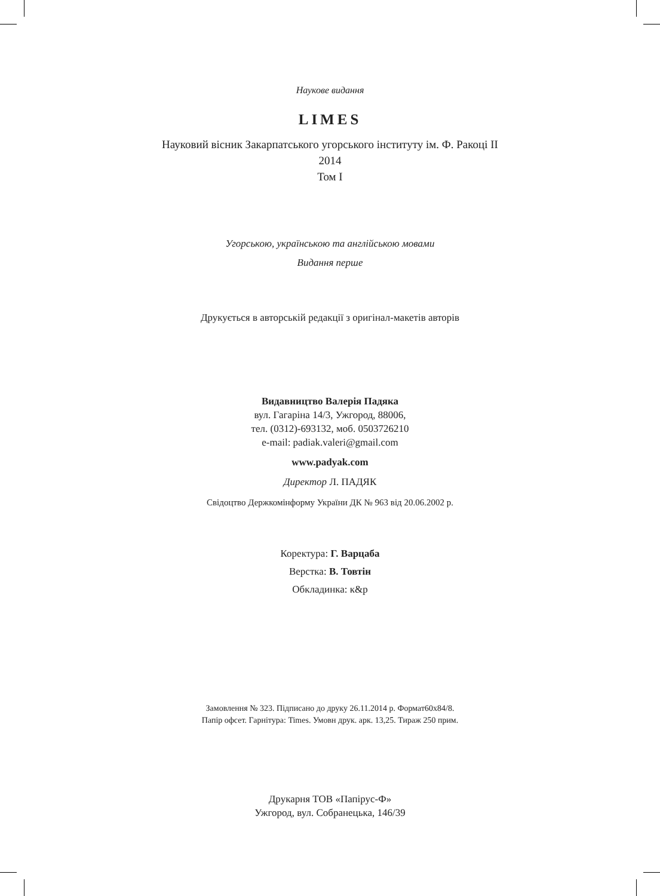Наукове видання
LIMES
Науковий вісник Закарпатського угорського інституту ім. Ф. Ракоці ІІ
2014
Том І
Угорською, українською та англійською мовами
Видання перше
Друкується в авторській редакції з оригінал-макетів авторів
Видавництво Валерія Падяка
вул. Гагаріна 14/3, Ужгород, 88006,
тел. (0312)-693132, моб. 0503726210
e-mail: padiak.valeri@gmail.com
www.padyak.com
Директор Л. ПАДЯК
Свідоцтво Держкомінформу України ДК № 963 від 20.06.2002 р.
Коректура: Г. Варцаба
Верстка: В. Товтін
Обкладинка: к&р
Замовлення № 323. Підписано до друку 26.11.2014 р. Формат60х84/8.
Папір офсет. Гарнітура: Times. Умовн друк. арк. 13,25. Тираж 250 прим.
Друкарня ТОВ «Папірус-Ф»
Ужгород, вул. Собранецька, 146/39